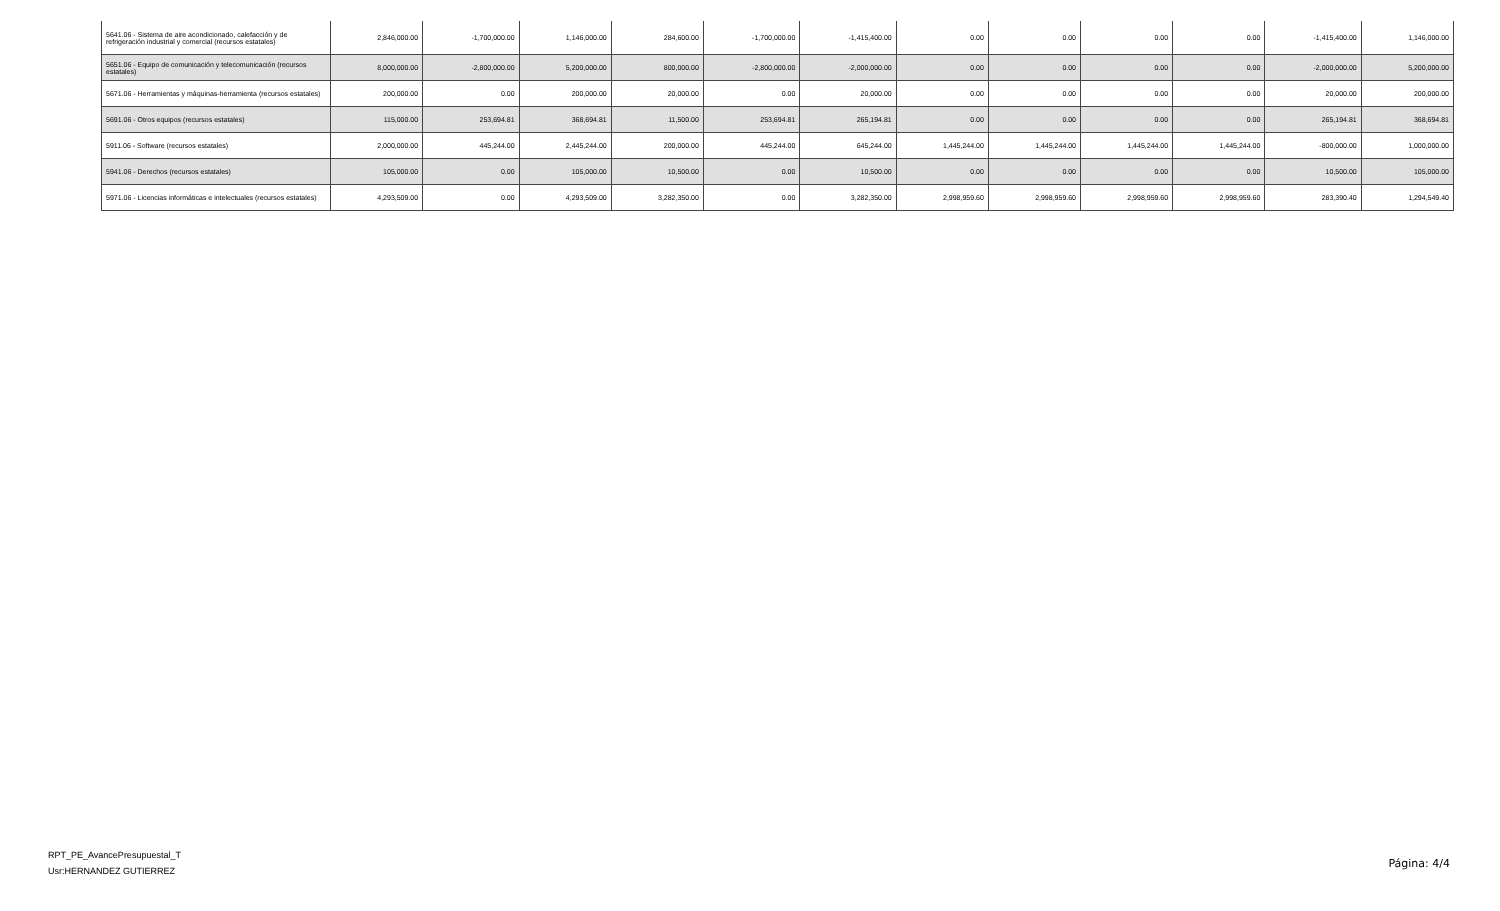| 5641.06 - Sistema de aire acondicionado, calefacción y de refrigeración industrial y comercial (recursos estatales) | 2,846,000.00 | -1,700,000.00 | 1,146,000.00 | 284,600.00 | -1,700,000.00 | -1,415,400.00 | 0.00 | 0.00 | 0.00 | 0.00 | -1,415,400.00 | 1,146,000.00 |
| 5651.06 - Equipo de comunicación y telecomunicación (recursos estatales) | 8,000,000.00 | -2,800,000.00 | 5,200,000.00 | 800,000.00 | -2,800,000.00 | -2,000,000.00 | 0.00 | 0.00 | 0.00 | 0.00 | -2,000,000.00 | 5,200,000.00 |
| 5671.06 - Herramientas y máquinas-herramienta (recursos estatales) | 200,000.00 | 0.00 | 200,000.00 | 20,000.00 | 0.00 | 20,000.00 | 0.00 | 0.00 | 0.00 | 0.00 | 20,000.00 | 200,000.00 |
| 5691.06 - Otros equipos (recursos estatales) | 115,000.00 | 253,694.81 | 368,694.81 | 11,500.00 | 253,694.81 | 265,194.81 | 0.00 | 0.00 | 0.00 | 0.00 | 265,194.81 | 368,694.81 |
| 5911.06 - Software (recursos estatales) | 2,000,000.00 | 445,244.00 | 2,445,244.00 | 200,000.00 | 445,244.00 | 645,244.00 | 1,445,244.00 | 1,445,244.00 | 1,445,244.00 | 1,445,244.00 | -800,000.00 | 1,000,000.00 |
| 5941.06 - Derechos (recursos estatales) | 105,000.00 | 0.00 | 105,000.00 | 10,500.00 | 0.00 | 10,500.00 | 0.00 | 0.00 | 0.00 | 0.00 | 10,500.00 | 105,000.00 |
| 5971.06 - Licencias informáticas e intelectuales (recursos estatales) | 4,293,509.00 | 0.00 | 4,293,509.00 | 3,282,350.00 | 0.00 | 3,282,350.00 | 2,998,959.60 | 2,998,959.60 | 2,998,959.60 | 2,998,959.60 | 283,390.40 | 1,294,549.40 |
RPT_PE_AvancePresupuestal_T
Usr:HERNANDEZ GUTIERREZ
Página: 4/4